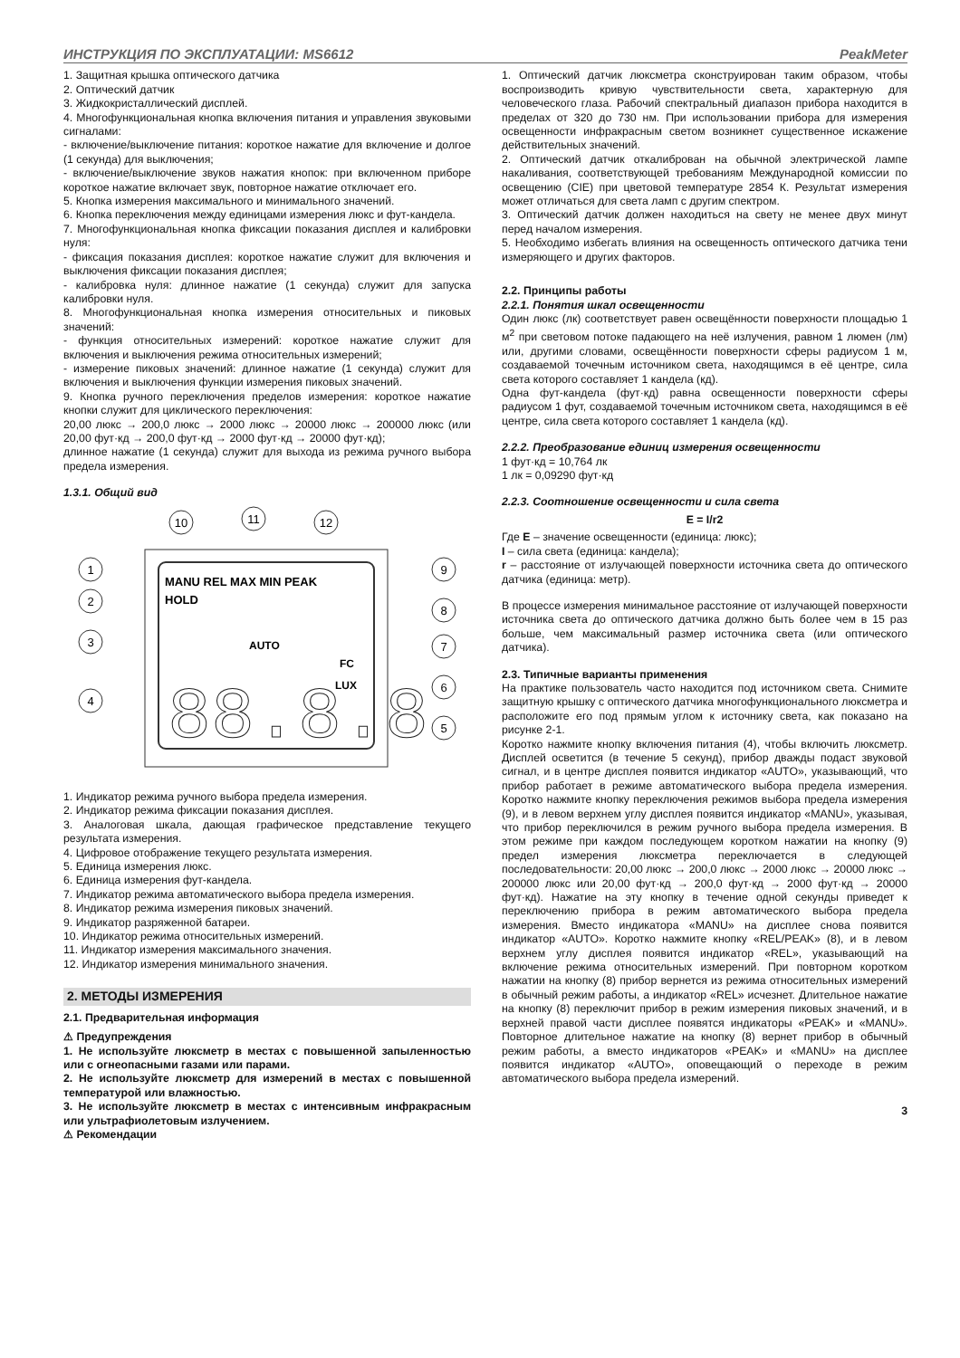ИНСТРУКЦИЯ ПО ЭКСПЛУАТАЦИИ: MS6612 PeakMeter
1. Защитная крышка оптического датчика
2. Оптический датчик
3. Жидкокристаллический дисплей.
4. Многофункциональная кнопка включения питания и управления звуковыми сигналами:
- включение/выключение питания: короткое нажатие для включение и долгое (1 секунда) для выключения;
- включение/выключение звуков нажатия кнопок: при включенном приборе короткое нажатие включает звук, повторное нажатие отключает его.
5. Кнопка измерения максимального и минимального значений.
6. Кнопка переключения между единицами измерения люкс и фут-кандела.
7. Многофункциональная кнопка фиксации показания дисплея и калибровки нуля:
- фиксация показания дисплея: короткое нажатие служит для включения и выключения фиксации показания дисплея;
- калибровка нуля: длинное нажатие (1 секунда) служит для запуска калибровки нуля.
8. Многофункциональная кнопка измерения относительных и пиковых значений:
- функция относительных измерений: короткое нажатие служит для включения и выключения режима относительных измерений;
- измерение пиковых значений: длинное нажатие (1 секунда) служит для включения и выключения функции измерения пиковых значений.
9. Кнопка ручного переключения пределов измерения: короткое нажатие кнопки служит для циклического переключения:
20,00 люкс → 200,0 люкс → 2000 люкс → 20000 люкс → 200000 люкс (или 20,00 фут·кд → 200,0 фут·кд → 2000 фут·кд → 20000 фут·кд);
длинное нажатие (1 секунда) служит для выхода из режима ручного выбора предела измерения.
1.3.1. Общий вид
MANU REL MAX MIN PEAK
HOLD
AUTO
FC
LUX
88.8.8
10
11
12
1
2
3
4
9
8
7
6
5
1. Индикатор режима ручного выбора предела измерения.
2. Индикатор режима фиксации показания дисплея.
3. Аналоговая шкала, дающая графическое представление текущего результата измерения.
4. Цифровое отображение текущего результата измерения.
5. Единица измерения люкс.
6. Единица измерения фут-кандела.
7. Индикатор режима автоматического выбора предела измерения.
8. Индикатор режима измерения пиковых значений.
9. Индикатор разряженной батареи.
10. Индикатор режима относительных измерений.
11. Индикатор измерения максимального значения.
12. Индикатор измерения минимального значения.
2. МЕТОДЫ ИЗМЕРЕНИЯ
2.1. Предварительная информация
⚠ Предупреждения
1. Не используйте люксметр в местах с повышенной запыленностью или с огнеопасными газами или парами.
2. Не используйте люксметр для измерений в местах с повышенной температурой или влажностью.
3. Не используйте люксметр в местах с интенсивным инфракрасным или ультрафиолетовым излучением.
⚠ Рекомендации
1. Оптический датчик люксметра сконструирован таким образом, чтобы воспроизводить кривую чувствительности света, характерную для человеческого глаза. Рабочий спектральный диапазон прибора находится в пределах от 320 до 730 нм. При использовании прибора для измерения освещенности инфракрасным светом возникнет существенное искажение действительных значений.
2. Оптический датчик откалиброван на обычной электрической лампе накаливания, соответствующей требованиям Международной комиссии по освещению (CIE) при цветовой температуре 2854 К. Результат измерения может отличаться для света ламп с другим спектром.
3. Оптический датчик должен находиться на свету не менее двух минут перед началом измерения.
5. Необходимо избегать влияния на освещенность оптического датчика тени измеряющего и других факторов.
2.2. Принципы работы
2.2.1. Понятия шкал освещенности
Один люкс (лк) соответствует равен освещённости поверхности площадью 1 м<sup>2</sup> при световом потоке падающего на неё излучения, равном 1 люмен (лм) или, другими словами, освещённости поверхности сферы радиусом 1 м, создаваемой точечным источником света, находящимся в её центре, сила света которого составляет 1 кандела (кд).
Одна фут-кандела (фут·кд) равна освещенности поверхности сферы радиусом 1 фут, создаваемой точечным источником света, находящимся в её центре, сила света которого составляет 1 кандела (кд).
2.2.2. Преобразование единиц измерения освещенности
1 фут·кд = 10,764 лк
1 лк = 0,09290 фут·кд
2.2.3. Соотношение освещенности и сила света
E = I/r2
Где E – значение освещенности (единица: люкс);
I – сила света (единица: кандела);
r – расстояние от излучающей поверхности источника света до оптического датчика (единица: метр).
В процессе измерения минимальное расстояние от излучающей поверхности источника света до оптического датчика должно быть более чем в 15 раз больше, чем максимальный размер источника света (или оптического датчика).
2.3. Типичные варианты применения
На практике пользователь часто находится под источником света. Снимите защитную крышку с оптического датчика многофункционального люксметра и расположите его под прямым углом к источнику света, как показано на рисунке 2-1.
Коротко нажмите кнопку включения питания (4), чтобы включить люксметр. Дисплей осветится (в течение 5 секунд), прибор дважды подаст звуковой сигнал, и в центре дисплея появится индикатор «AUTO», указывающий, что прибор работает в режиме автоматического выбора предела измерения. Коротко нажмите кнопку переключения режимов выбора предела измерения (9), и в левом верхнем углу дисплея появится индикатор «MANU», указывая, что прибор переключился в режим ручного выбора предела измерения. В этом режиме при каждом последующем коротком нажатии на кнопку (9) предел измерения люксметра переключается в следующей последовательности: 20,00 люкс → 200,0 люкс → 2000 люкс → 20000 люкс → 200000 люкс или 20,00 фут·кд → 200,0 фут·кд → 2000 фут·кд → 20000 фут·кд). Нажатие на эту кнопку в течение одной секунды приведет к переключению прибора в режим автоматического выбора предела измерения. Вместо индикатора «MANU» на дисплее снова появится индикатор «AUTO». Коротко нажмите кнопку «REL/PEAK» (8), и в левом верхнем углу дисплея появится индикатор «REL», указывающий на включение режима относительных измерений. При повторном коротком нажатии на кнопку (8) прибор вернется из режима относительных измерений в обычный режим работы, а индикатор «REL» исчезнет. Длительное нажатие на кнопку (8) переключит прибор в режим измерения пиковых значений, и в верхней правой части дисплее появятся индикаторы «PEAK» и «MANU». Повторное длительное нажатие на кнопку (8) вернет прибор в обычный режим работы, а вместо индикаторов «PEAK» и «MANU» на дисплее появится индикатор «AUTO», оповещающий о переходе в режим автоматического выбора предела измерений.
3